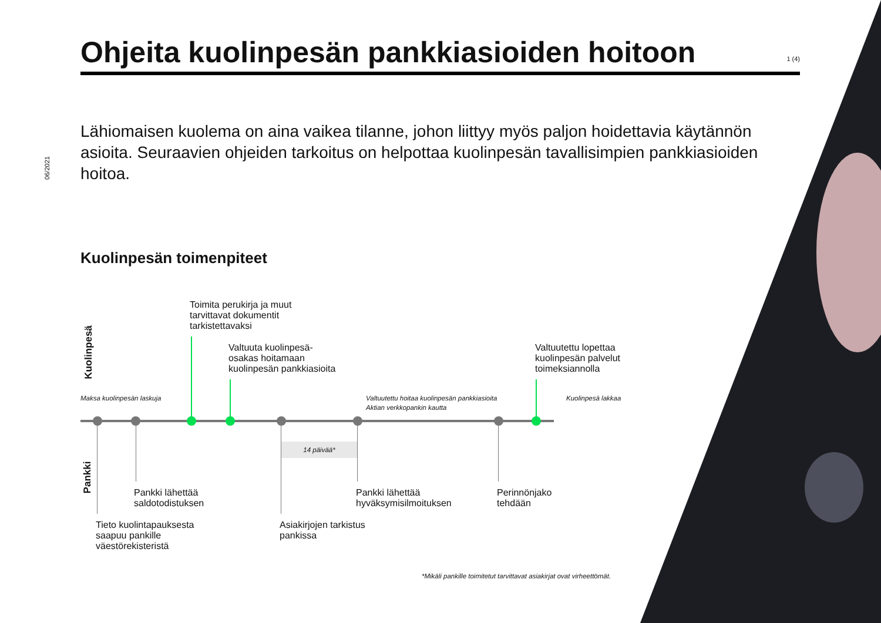06/2021
Ohjeita kuolinpesän pankkiasioiden hoitoon 1 (4)
Lähiomaisen kuolema on aina vaikea tilanne, johon liittyy myös paljon hoidettavia käytännön asioita. Seuraavien ohjeiden tarkoitus on helpottaa kuolinpesän tavallisimpien pankkiasioiden hoitoa.
Kuolinpesän toimenpiteet
Kuolinpesä
Pankki
Toimita perukirja ja muut
tarvittavat dokumentit
tarkistettavaksi
Valtuuta kuolinpesä-
osakas hoitamaan
kuolinpesän pankkiasioita
Valtuutettu lopettaa
kuolinpesän palvelut
toimeksiannolla
Maksa kuolinpesän laskuja
Valtuutettu hoitaa kuolinpesän pankkiasioita
Aktian verkkopankin kautta
Kuolinpesä lakkaa
14 päivää*
Pankki lähettää
saldotodistuksen
Pankki lähettää
hyväksymisilmoituksen
Perinnönjako
tehdään
Tieto kuolintapauksesta
saapuu pankille
väestörekisteristä
Asiakirjojen tarkistus
pankissa
*Mikäli pankille toimitetut tarvittavat asiakirjat ovat virheettömät.